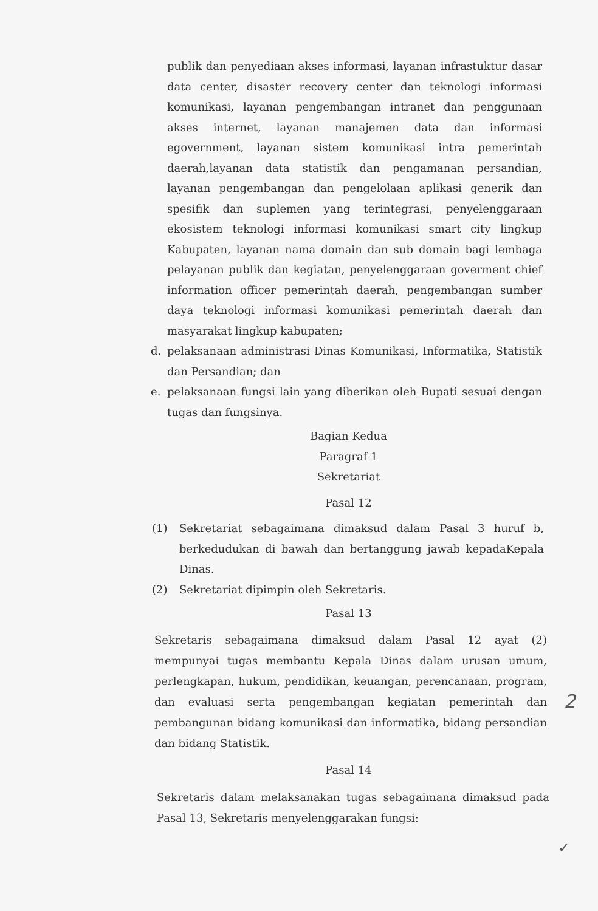publik dan penyediaan akses informasi, layanan infrastuktur dasar data center, disaster recovery center dan teknologi informasi komunikasi, layanan pengembangan intranet dan penggunaan akses internet, layanan manajemen data dan informasi egovernment, layanan sistem komunikasi intra pemerintah daerah,layanan data statistik dan pengamanan persandian, layanan pengembangan dan pengelolaan aplikasi generik dan spesifik dan suplemen yang terintegrasi, penyelenggaraan ekosistem teknologi informasi komunikasi smart city lingkup Kabupaten, layanan nama domain dan sub domain bagi lembaga pelayanan publik dan kegiatan, penyelenggaraan goverment chief information officer pemerintah daerah, pengembangan sumber daya teknologi informasi komunikasi pemerintah daerah dan masyarakat lingkup kabupaten;
d. pelaksanaan administrasi Dinas Komunikasi, Informatika, Statistik dan Persandian; dan
e. pelaksanaan fungsi lain yang diberikan oleh Bupati sesuai dengan tugas dan fungsinya.
Bagian Kedua
Paragraf 1
Sekretariat
Pasal 12
(1) Sekretariat sebagaimana dimaksud dalam Pasal 3 huruf b, berkedudukan di bawah dan bertanggung jawab kepadaKepala Dinas.
(2) Sekretariat dipimpin oleh Sekretaris.
Pasal 13
Sekretaris sebagaimana dimaksud dalam Pasal 12 ayat (2) mempunyai tugas membantu Kepala Dinas dalam urusan umum, perlengkapan, hukum, pendidikan, keuangan, perencanaan, program, dan evaluasi serta pengembangan kegiatan pemerintah dan pembangunan bidang komunikasi dan informatika, bidang persandian dan bidang Statistik.
Pasal 14
Sekretaris dalam melaksanakan tugas sebagaimana dimaksud pada Pasal 13, Sekretaris menyelenggarakan fungsi:
2
✓